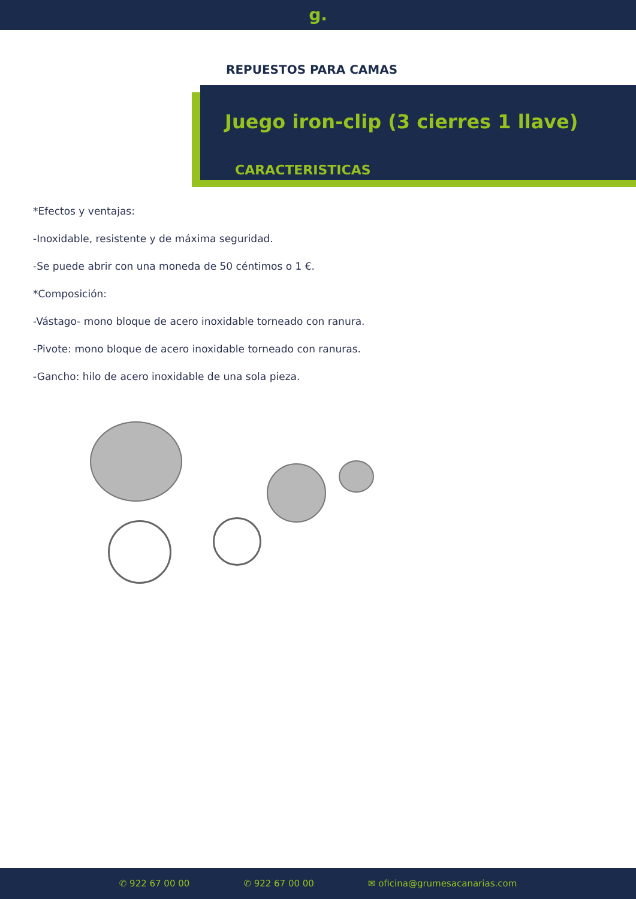g.
REPUESTOS PARA CAMAS
Juego iron-clip (3 cierres 1 llave)
CARACTERÍSTICAS
*Efectos y ventajas:
-Inoxidable, resistente y de máxima seguridad.
-Se puede abrir con una moneda de 50 céntimos o 1 €.
*Composición:
-Vástago- mono bloque de acero inoxidable torneado con ranura.
-Pivote: mono bloque de acero inoxidable torneado con ranuras.
-Gancho: hilo de acero inoxidable de una sola pieza.
✆ 922 67 00 00 ✆ 922 67 00 00 ✉ oficina@grumesacanarias.com